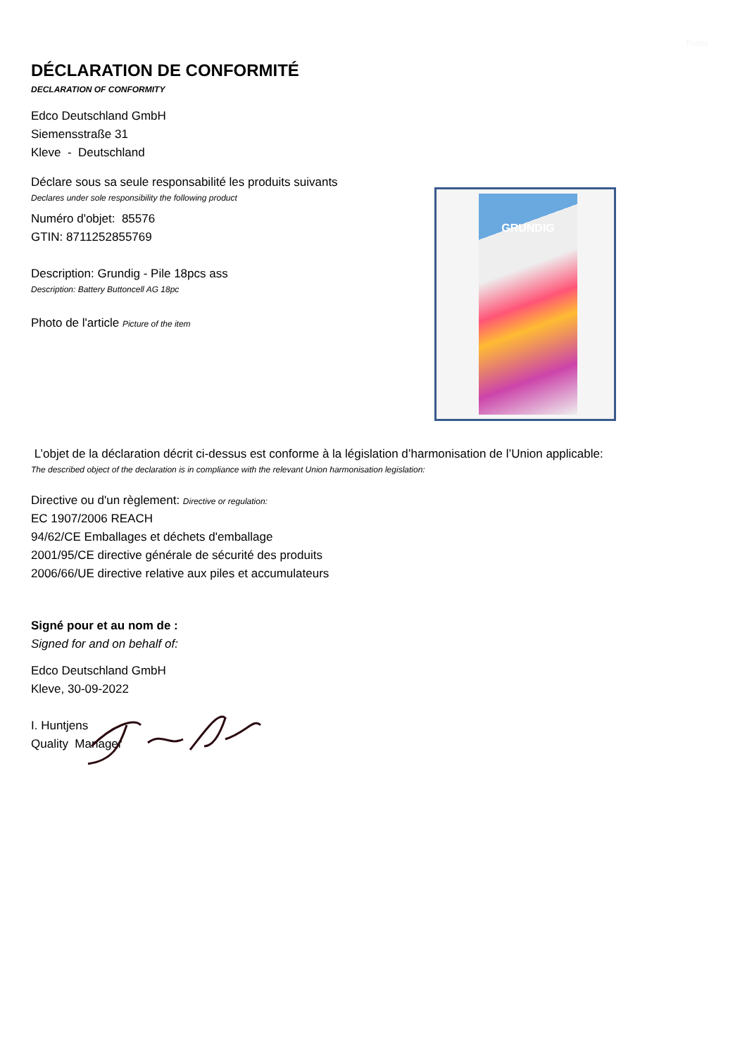Frans
DÉCLARATION DE CONFORMITÉ
DECLARATION OF CONFORMITY
Edco Deutschland GmbH
Siemensstraße 31
Kleve - Deutschland
Déclare sous sa seule responsabilité les produits suivants
Declares under sole responsibility the following product
Numéro d'objet: 85576
GTIN: 8711252855769
Description: Grundig - Pile 18pcs ass
Description: Battery Buttoncell AG 18pc
Photo de l'article Picture of the item
GRUNDIG
L’objet de la déclaration décrit ci-dessus est conforme à la législation d’harmonisation de l’Union applicable:
The described object of the declaration is in compliance with the relevant Union harmonisation legislation:
Directive ou d'un règlement: Directive or regulation:
EC 1907/2006 REACH
94/62/CE Emballages et déchets d'emballage
2001/95/CE directive générale de sécurité des produits
2006/66/UE directive relative aux piles et accumulateurs
Signé pour et au nom de :
Signed for and on behalf of:
Edco Deutschland GmbH
Kleve, 30-09-2022
I. Huntjens
Quality Manager